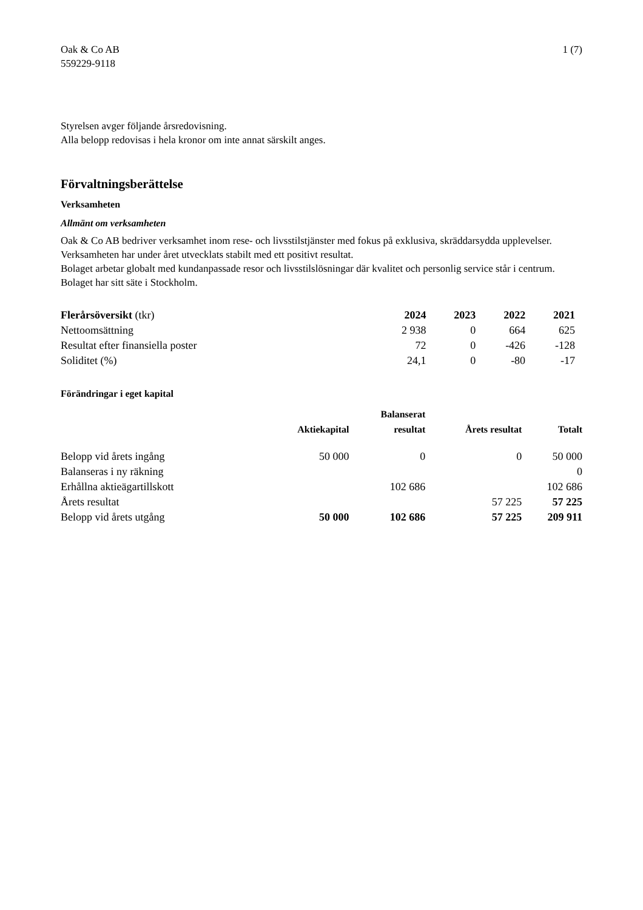Oak & Co AB
559229-9118
1 (7)
Styrelsen avger följande årsredovisning.
Alla belopp redovisas i hela kronor om inte annat särskilt anges.
Förvaltningsberättelse
Verksamheten
Allmänt om verksamheten
Oak & Co AB bedriver verksamhet inom rese- och livsstilstjänster med fokus på exklusiva, skräddarsydda upplevelser.
Verksamheten har under året utvecklats stabilt med ett positivt resultat.
Bolaget arbetar globalt med kundanpassade resor och livsstilslösningar där kvalitet och personlig service står i centrum.
Bolaget har sitt säte i Stockholm.
| Flerårsöversikt (tkr) | 2024 | 2023 | 2022 | 2021 |
| --- | --- | --- | --- | --- |
| Nettoomsättning | 2 938 | 0 | 664 | 625 |
| Resultat efter finansiella poster | 72 | 0 | -426 | -128 |
| Soliditet (%) | 24,1 | 0 | -80 | -17 |
Förändringar i eget kapital
| | Aktiekapital | Balanserat resultat | Årets resultat | Totalt |
| --- | --- | --- | --- | --- |
| Belopp vid årets ingång | 50 000 | 0 | 0 | 50 000 |
| Balanseras i ny räkning | | | | 0 |
| Erhållna aktieägartillskott | | 102 686 | | 102 686 |
| Årets resultat | | | 57 225 | 57 225 |
| Belopp vid årets utgång | 50 000 | 102 686 | 57 225 | 209 911 |